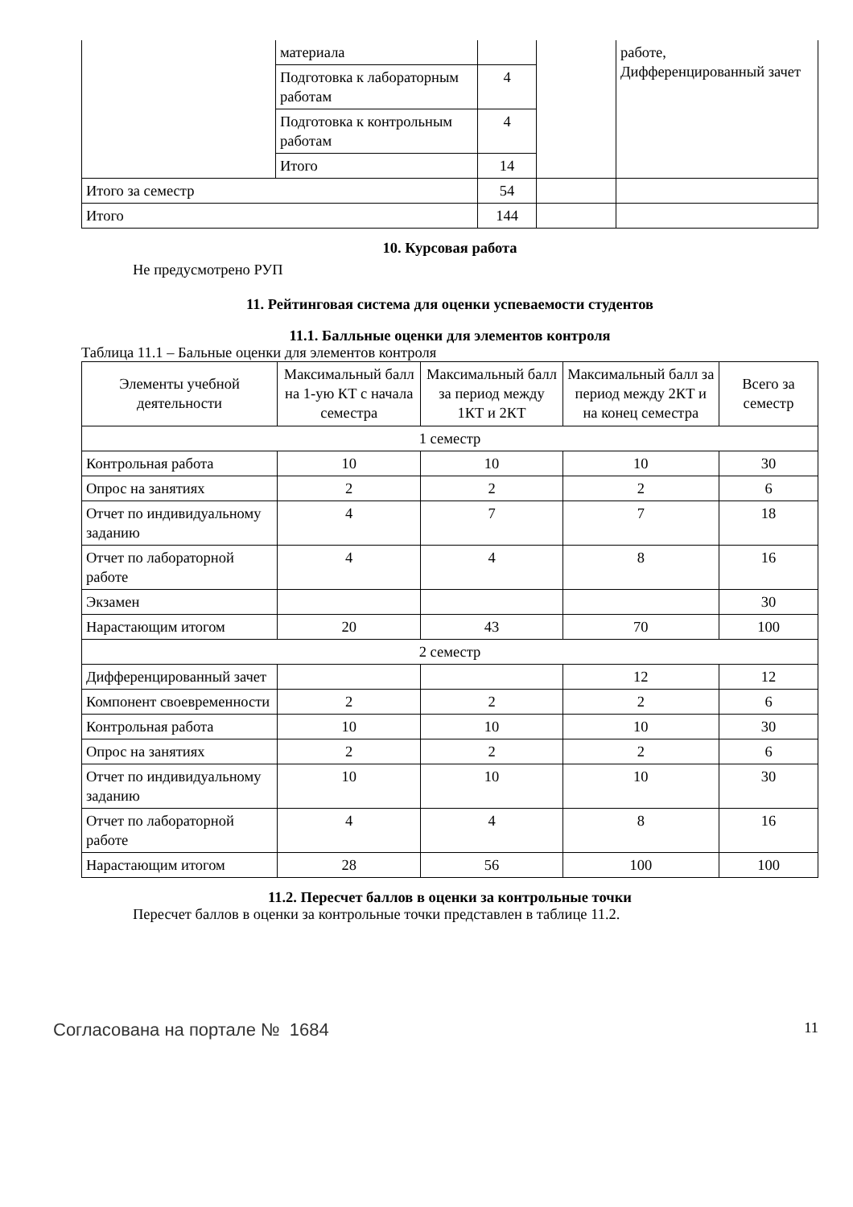| | материала | | | работе, Дифференцированный зачет |
| | Подготовка к лабораторным работам | 4 | | |
| | Подготовка к контрольным работам | 4 | | |
| | Итого | 14 | | |
| Итого за семестр | | 54 | | |
| Итого | | 144 | | |
10. Курсовая работа
Не предусмотрено РУП
11. Рейтинговая система для оценки успеваемости студентов
11.1. Балльные оценки для элементов контроля
Таблица 11.1 – Бальные оценки для элементов контроля
| Элементы учебной деятельности | Максимальный балл на 1-ую КТ с начала семестра | Максимальный балл за период между 1КТ и 2КТ | Максимальный балл за период между 2КТ и на конец семестра | Всего за семестр |
| --- | --- | --- | --- | --- |
| 1 семестр | | | | |
| Контрольная работа | 10 | 10 | 10 | 30 |
| Опрос на занятиях | 2 | 2 | 2 | 6 |
| Отчет по индивидуальному заданию | 4 | 7 | 7 | 18 |
| Отчет по лабораторной работе | 4 | 4 | 8 | 16 |
| Экзамен | | | | 30 |
| Нарастающим итогом | 20 | 43 | 70 | 100 |
| 2 семестр | | | | |
| Дифференцированный зачет | | | 12 | 12 |
| Компонент своевременности | 2 | 2 | 2 | 6 |
| Контрольная работа | 10 | 10 | 10 | 30 |
| Опрос на занятиях | 2 | 2 | 2 | 6 |
| Отчет по индивидуальному заданию | 10 | 10 | 10 | 30 |
| Отчет по лабораторной работе | 4 | 4 | 8 | 16 |
| Нарастающим итогом | 28 | 56 | 100 | 100 |
11.2. Пересчет баллов в оценки за контрольные точки
Пересчет баллов в оценки за контрольные точки представлен в таблице 11.2.
Согласована на портале № 1684 11